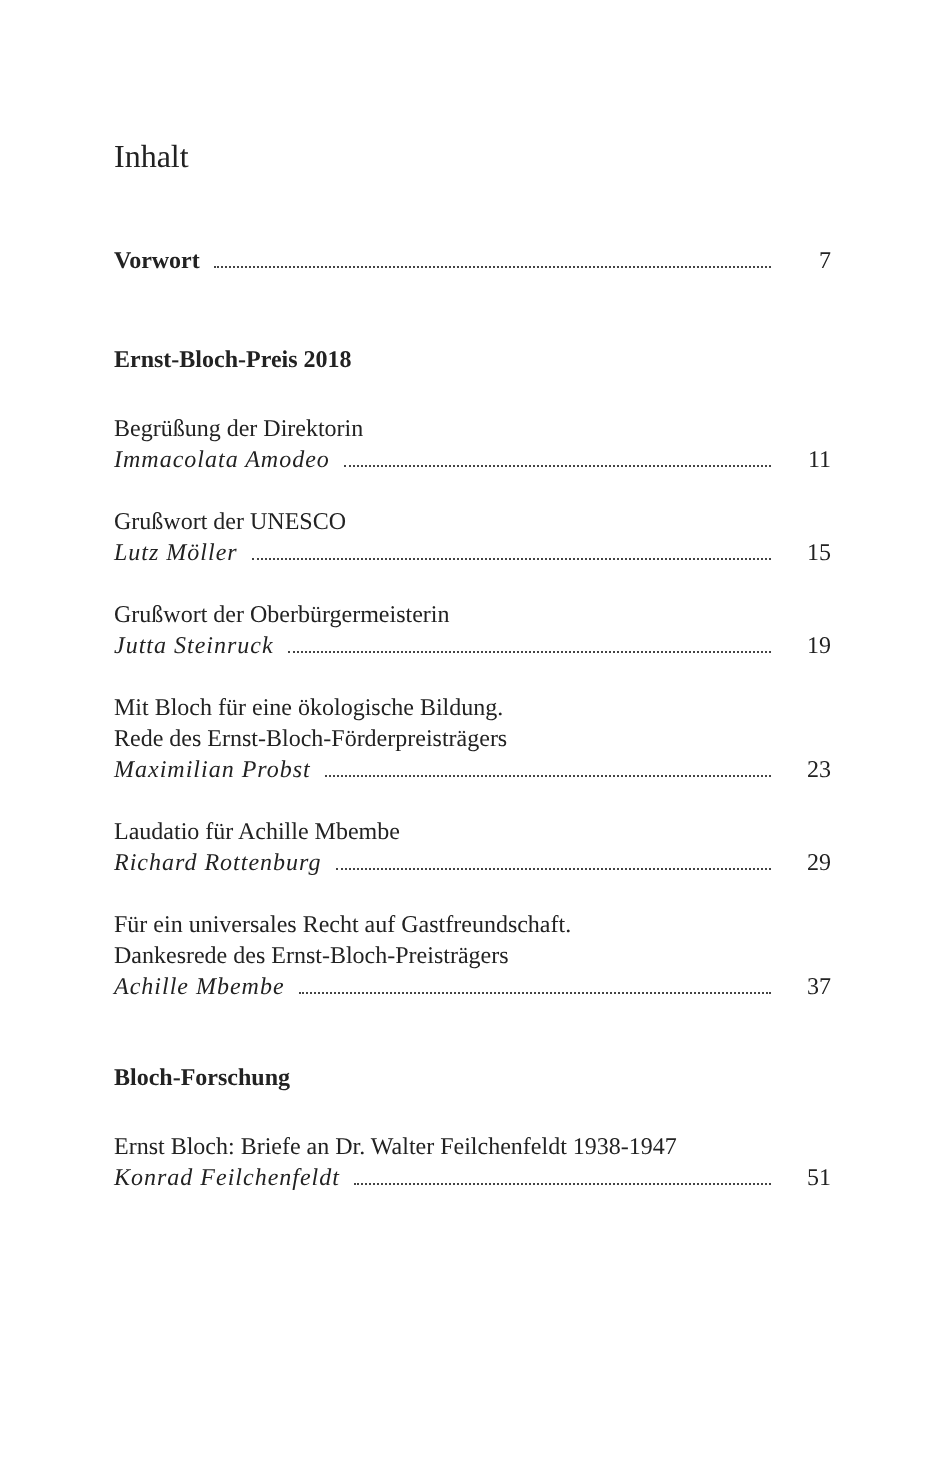Inhalt
Vorwort 7
Ernst-Bloch-Preis 2018
Begrüßung der Direktorin
Immacolata Amodeo 11
Grußwort der UNESCO
Lutz Möller 15
Grußwort der Oberbürgermeisterin
Jutta Steinruck 19
Mit Bloch für eine ökologische Bildung.
Rede des Ernst-Bloch-Förderpreisträgers
Maximilian Probst 23
Laudatio für Achille Mbembe
Richard Rottenburg 29
Für ein universales Recht auf Gastfreundschaft.
Dankesrede des Ernst-Bloch-Preisträgers
Achille Mbembe 37
Bloch-Forschung
Ernst Bloch: Briefe an Dr. Walter Feilchenfeldt 1938-1947
Konrad Feilchenfeldt 51